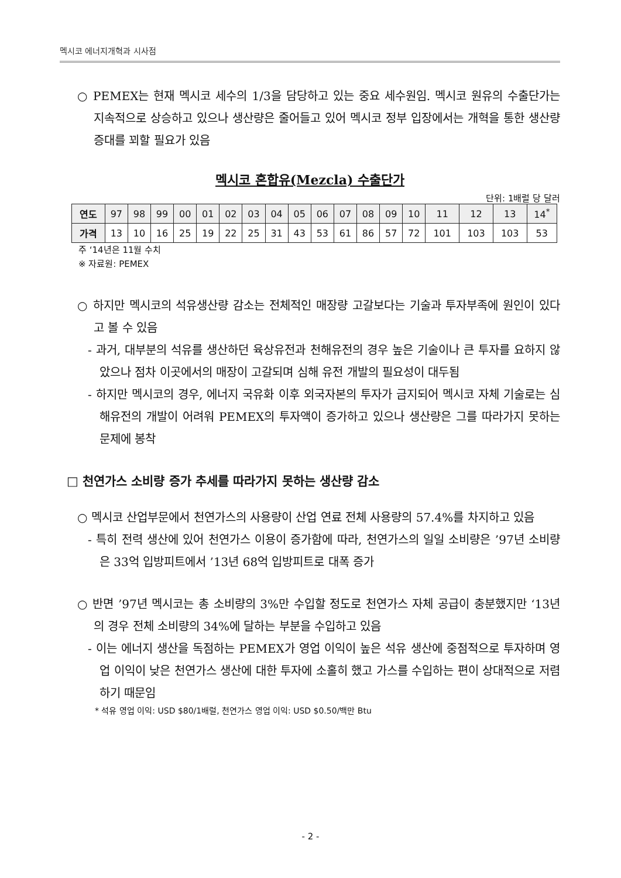멕시코 에너지개혁과 시사점
○ PEMEX는 현재 멕시코 세수의 1/3을 담당하고 있는 중요 세수원임. 멕시코 원유의 수출단가는 지속적으로 상승하고 있으나 생산량은 줄어들고 있어 멕시코 정부 입장에서는 개혁을 통한 생산량 증대를 꾀할 필요가 있음
멕시코 혼합유(Mezcla) 수출단가
단위: 1배럴 당 달러
| 연도 | 97 | 98 | 99 | 00 | 01 | 02 | 03 | 04 | 05 | 06 | 07 | 08 | 09 | 10 | 11 | 12 | 13 | 14<sup>*</sup> |
| 가격 | 13 | 10 | 16 | 25 | 19 | 22 | 25 | 31 | 43 | 53 | 61 | 86 | 57 | 72 | 101 | 103 | 103 | 53 |
주 ‘14년은 11월 수치
※ 자료원: PEMEX
○ 하지만 멕시코의 석유생산량 감소는 전체적인 매장량 고갈보다는 기술과 투자부족에 원인이 있다고 볼 수 있음
- 과거, 대부분의 석유를 생산하던 육상유전과 천해유전의 경우 높은 기술이나 큰 투자를 요하지 않았으나 점차 이곳에서의 매장이 고갈되며 심해 유전 개발의 필요성이 대두됨
- 하지만 멕시코의 경우, 에너지 국유화 이후 외국자본의 투자가 금지되어 멕시코 자체 기술로는 심해유전의 개발이 어려워 PEMEX의 투자액이 증가하고 있으나 생산량은 그를 따라가지 못하는 문제에 봉착
□ 천연가스 소비량 증가 추세를 따라가지 못하는 생산량 감소
○ 멕시코 산업부문에서 천연가스의 사용량이 산업 연료 전체 사용량의 57.4%를 차지하고 있음
- 특히 전력 생산에 있어 천연가스 이용이 증가함에 따라, 천연가스의 일일 소비량은 ’97년 소비량은 33억 입방피트에서 ’13년 68억 입방피트로 대폭 증가
○ 반면 ’97년 멕시코는 총 소비량의 3%만 수입할 정도로 천연가스 자체 공급이 충분했지만 ‘13년의 경우 전체 소비량의 34%에 달하는 부분을 수입하고 있음
- 이는 에너지 생산을 독점하는 PEMEX가 영업 이익이 높은 석유 생산에 중점적으로 투자하며 영업 이익이 낮은 천연가스 생산에 대한 투자에 소홀히 했고 가스를 수입하는 편이 상대적으로 저렴하기 때문임
* 석유 영업 이익: USD $80/1배럴, 천연가스 영업 이익: USD $0.50/백만 Btu
- 2 -